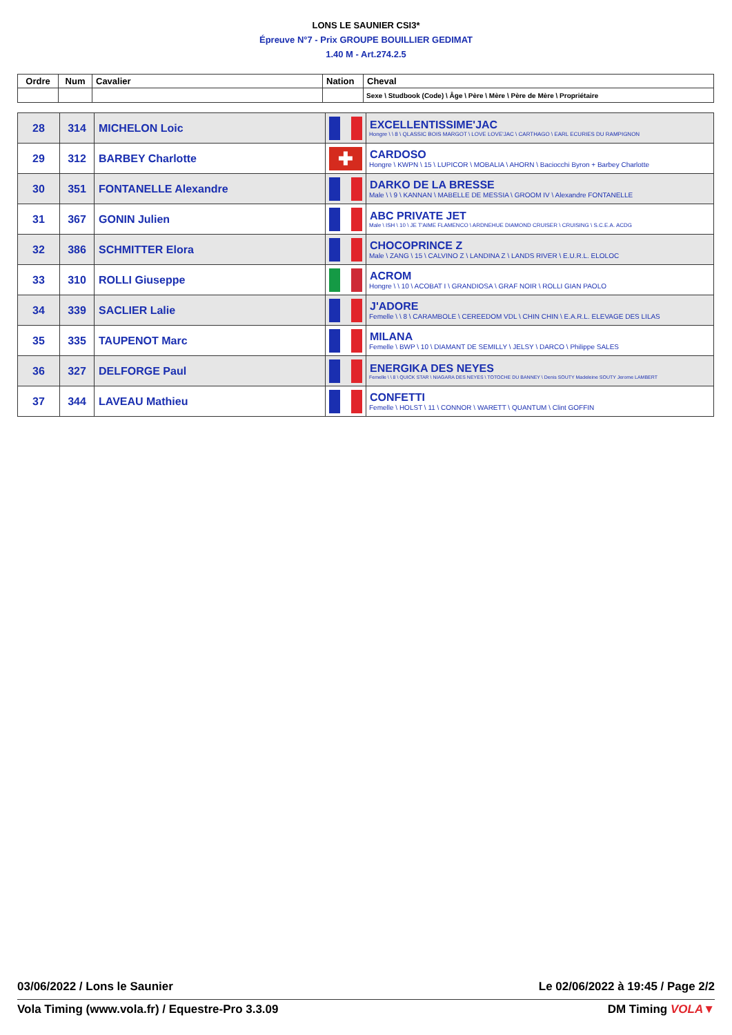LONS LE SAUNIER CSI3*
Épreuve N°7 - Prix GROUPE BOUILLIER GEDIMAT
1.40 M - Art.274.2.5
| Ordre | Num | Cavalier | Nation | Cheval |
| --- | --- | --- | --- | --- |
| | | | | Sexe \ Studbook (Code) \ Âge \ Père \ Mère \ Père de Mère \ Propriétaire |
| 28 | 314 | MICHELON Loic | | EXCELLENTISSIME'JAC Hongre \ \ 8 \ QLASSIC BOIS MARGOT \ LOVE LOVE'JAC \ CARTHAGO \ EARL ECURIES DU RAMPIGNON |
| 29 | 312 | BARBEY Charlotte | ✚ | CARDOSO Hongre \ KWPN \ 15 \ LUPICOR \ MOBALIA \ AHORN \ Baciocchi Byron + Barbey Charlotte |
| 30 | 351 | FONTANELLE Alexandre | | DARKO DE LA BRESSE Male \ \ 9 \ KANNAN \ MABELLE DE MESSIA \ GROOM IV \ Alexandre FONTANELLE |
| 31 | 367 | GONIN Julien | | ABC PRIVATE JET Male \ ISH \ 10 \ JE T'AIME FLAMENCO \ ARDNEHUE DIAMOND CRUISER \ CRUISING \ S.C.E.A. ACDG |
| 32 | 386 | SCHMITTER Elora | | CHOCOPRINCE Z Male \ ZANG \ 15 \ CALVINO Z \ LANDINA Z \ LANDS RIVER \ E.U.R.L. ELOLOC |
| 33 | 310 | ROLLI Giuseppe | | ACROM Hongre \ \ 10 \ ACOBAT I \ GRANDIOSA \ GRAF NOIR \ ROLLI GIAN PAOLO |
| 34 | 339 | SACLIER Lalie | | J'ADORE Femelle \ \ 8 \ CARAMBOLE \ CEREEDOM VDL \ CHIN CHIN \ E.A.R.L. ELEVAGE DES LILAS |
| 35 | 335 | TAUPENOT Marc | | MILANA Femelle \ BWP \ 10 \ DIAMANT DE SEMILLY \ JELSY \ DARCO \ Philippe SALES |
| 36 | 327 | DELFORGE Paul | | ENERGIKA DES NEYES Femelle \ \ 8 \ QUICK STAR \ NIAGARA DES NEYES \ TOTOCHE DU BANNEY \ Denis SOUTY Madeleine SOUTY Jerome LAMBERT |
| 37 | 344 | LAVEAU Mathieu | | CONFETTI Femelle \ HOLST \ 11 \ CONNOR \ WARETT \ QUANTUM \ Clint GOFFIN |
03/06/2022 / Lons le Saunier Le 02/06/2022 à 19:45 / Page 2/2
Vola Timing (www.vola.fr) / Equestre-Pro 3.3.09 DM Timing VOLA▼